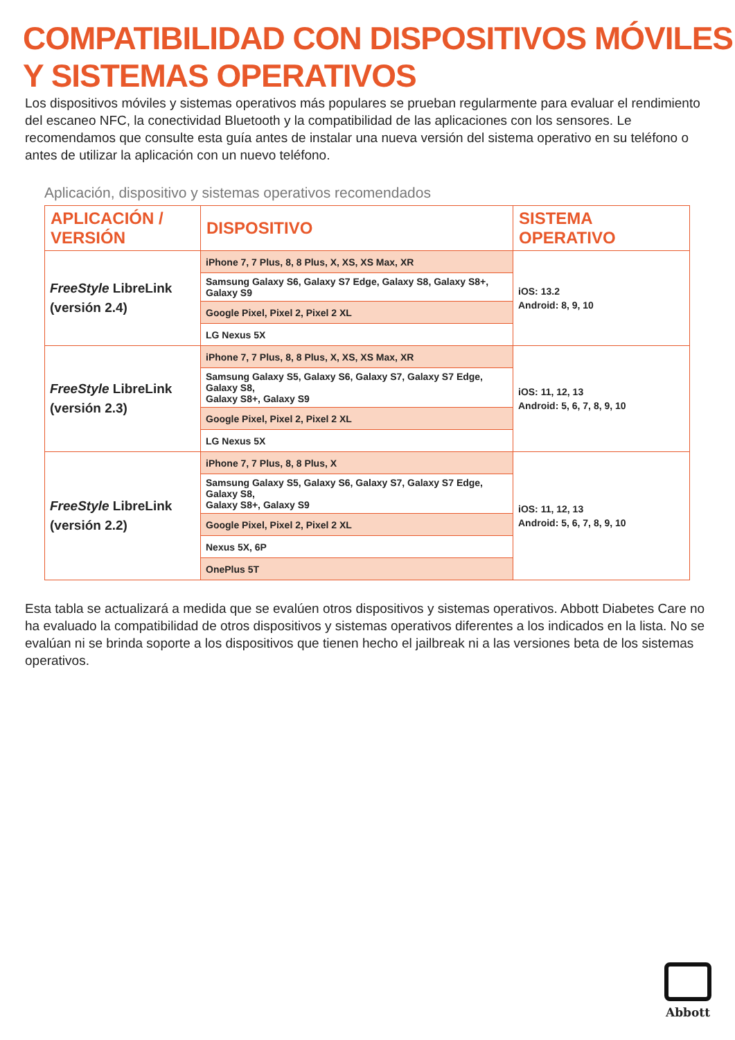COMPATIBILIDAD CON DISPOSITIVOS MÓVILES
Y SISTEMAS OPERATIVOS
Los dispositivos móviles y sistemas operativos más populares se prueban regularmente para evaluar el rendimiento del escaneo NFC, la conectividad Bluetooth y la compatibilidad de las aplicaciones con los sensores. Le recomendamos que consulte esta guía antes de instalar una nueva versión del sistema operativo en su teléfono o antes de utilizar la aplicación con un nuevo teléfono.
Aplicación, dispositivo y sistemas operativos recomendados
| APLICACIÓN / VERSIÓN | DISPOSITIVO | SISTEMA OPERATIVO |
| --- | --- | --- |
| FreeStyle LibreLink (versión 2.4) | iPhone 7, 7 Plus, 8, 8 Plus, X, XS, XS Max, XR | iOS: 13.2 Android: 8, 9, 10 |
| | Samsung Galaxy S6, Galaxy S7 Edge, Galaxy S8, Galaxy S8+, Galaxy S9 | |
| | Google Pixel, Pixel 2, Pixel 2 XL | |
| | LG Nexus 5X | |
| FreeStyle LibreLink (versión 2.3) | iPhone 7, 7 Plus, 8, 8 Plus, X, XS, XS Max, XR | iOS: 11, 12, 13 Android: 5, 6, 7, 8, 9, 10 |
| | Samsung Galaxy S5, Galaxy S6, Galaxy S7, Galaxy S7 Edge, Galaxy S8, Galaxy S8+, Galaxy S9 | |
| | Google Pixel, Pixel 2, Pixel 2 XL | |
| | LG Nexus 5X | |
| FreeStyle LibreLink (versión 2.2) | iPhone 7, 7 Plus, 8, 8 Plus, X | iOS: 11, 12, 13 Android: 5, 6, 7, 8, 9, 10 |
| | Samsung Galaxy S5, Galaxy S6, Galaxy S7, Galaxy S7 Edge, Galaxy S8, Galaxy S8+, Galaxy S9 | |
| | Google Pixel, Pixel 2, Pixel 2 XL | |
| | Nexus 5X, 6P | |
| | OnePlus 5T | |
Esta tabla se actualizará a medida que se evalúen otros dispositivos y sistemas operativos. Abbott Diabetes Care no ha evaluado la compatibilidad de otros dispositivos y sistemas operativos diferentes a los indicados en la lista. No se evalúan ni se brinda soporte a los dispositivos que tienen hecho el jailbreak ni a las versiones beta de los sistemas operativos.
Abbott